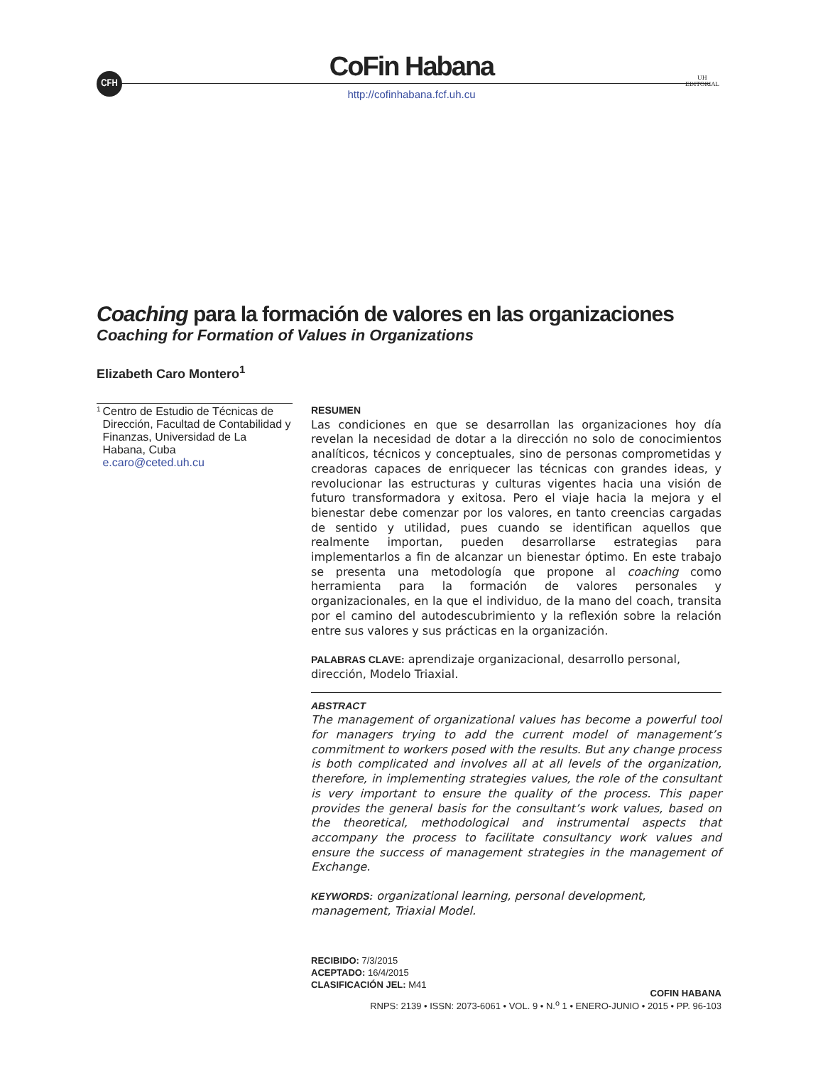CFH
CoFin Habana
http://cofinhabana.fcf.uh.cu
UH
EDITORIAL
Coaching para la formación de valores en las organizaciones
Coaching for Formation of Values in Organizations
Elizabeth Caro Montero<sup>1</sup>
<sup>1</sup>
Centro de Estudio de Técnicas de Dirección, Facultad de Contabilidad y Finanzas, Universidad de La Habana, Cuba
e.caro@ceted.uh.cu
RESUMEN
Las condiciones en que se desarrollan las organizaciones hoy día revelan la necesidad de dotar a la dirección no solo de conocimientos analíticos, técnicos y conceptuales, sino de personas comprometidas y creadoras capaces de enriquecer las técnicas con grandes ideas, y revolucionar las estructuras y culturas vigentes hacia una visión de futuro transformadora y exitosa. Pero el viaje hacia la mejora y el bienestar debe comenzar por los valores, en tanto creencias cargadas de sentido y utilidad, pues cuando se identifican aquellos que realmente importan, pueden desarrollarse estrategias para implementarlos a fin de alcanzar un bienestar óptimo. En este trabajo se presenta una metodología que propone al coaching como herramienta para la formación de valores personales y organizacionales, en la que el individuo, de la mano del coach, transita por el camino del autodescubrimiento y la reflexión sobre la relación entre sus valores y sus prácticas en la organización.
PALABRAS CLAVE: aprendizaje organizacional, desarrollo personal, dirección, Modelo Triaxial.
ABSTRACT
The management of organizational values has become a powerful tool for managers trying to add the current model of management’s commitment to workers posed with the results. But any change process is both complicated and involves all at all levels of the organization, therefore, in implementing strategies values, the role of the consultant is very important to ensure the quality of the process. This paper provides the general basis for the consultant’s work values, based on the theoretical, methodological and instrumental aspects that accompany the process to facilitate consultancy work values and ensure the success of management strategies in the management of Exchange.
KEYWORDS: organizational learning, personal development, management, Triaxial Model.
RECIBIDO: 7/3/2015
ACEPTADO: 16/4/2015
CLASIFICACIÓN JEL: M41
COFIN HABANA
RNPS: 2139 • ISSN: 2073-6061 • VOL. 9 • N.<sup>o</sup> 1 • ENERO-JUNIO • 2015 • PP. 96-103